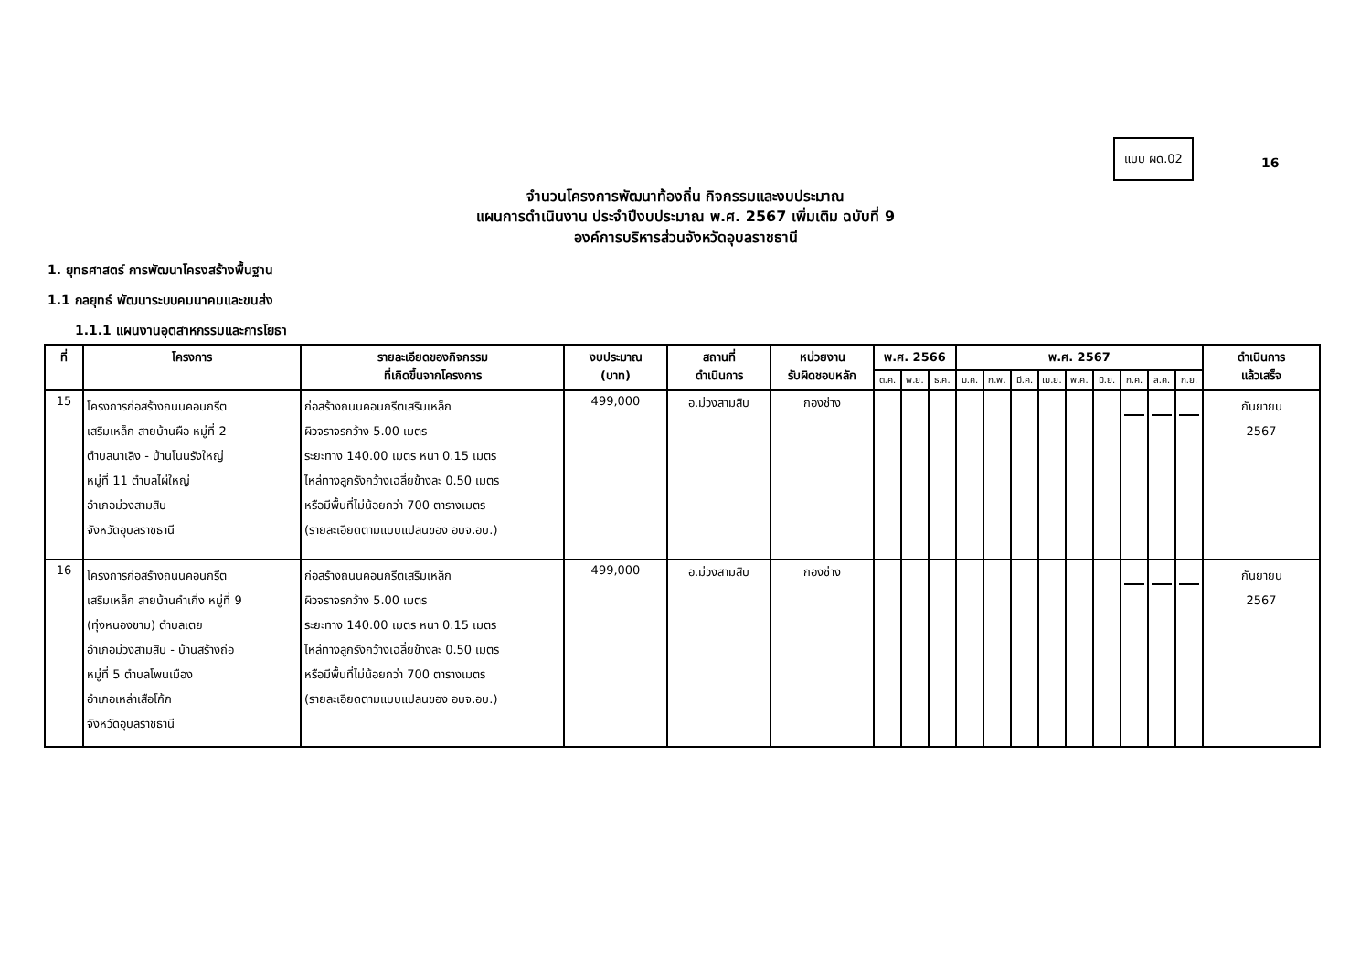แบบ ผด.02
16
จำนวนโครงการพัฒนาท้องถิ่น กิจกรรมและงบประมาณ
แผนการดำเนินงาน ประจำปีงบประมาณ พ.ศ. 2567 เพิ่มเติม ฉบับที่ 9
องค์การบริหารส่วนจังหวัดอุบลราชธานี
1. ยุทธศาสตร์ การพัฒนาโครงสร้างพื้นฐาน
1.1 กลยุทธ์ พัฒนาระบบคมนาคมและขนส่ง
1.1.1 แผนงานอุตสาหกรรมและการโยธา
| ที่ | โครงการ | รายละเอียดของกิจกรรม ที่เกิดขึ้นจากโครงการ | งบประมาณ (บาท) | สถานที่ ดำเนินการ | หน่วยงาน รับผิดชอบหลัก | พ.ศ. 2566 | | | พ.ศ. 2567 | | | | | | | | | ดำเนินการ แล้วเสร็จ |
| --- | --- | --- | --- | --- | --- | --- | --- | --- | --- | --- | --- | --- | --- | --- | --- | --- | --- | --- |
| | | | | | | ต.ค. | พ.ย. | ธ.ค. | ม.ค. | ก.พ. | มี.ค. | เม.ย. | พ.ค. | มิ.ย. | ก.ค. | ส.ค. | ก.ย. | |
| 15 | โครงการก่อสร้างถนนคอนกรีต เสริมเหล็ก สายบ้านผือ หมู่ที่ 2 ตำบลนาเลิง - บ้านโนนรังใหญ่ หมู่ที่ 11 ตำบลไผ่ใหญ่ อำเภอม่วงสามสิบ จังหวัดอุบลราชธานี | ก่อสร้างถนนคอนกรีตเสริมเหล็ก ผิวจราจรกว้าง 5.00 เมตร ระยะทาง 140.00 เมตร หนา 0.15 เมตร ไหล่ทางลูกรังกว้างเฉลี่ยข้างละ 0.50 เมตร หรือมีพื้นที่ไม่น้อยกว่า 700 ตารางเมตร (รายละเอียดตามแบบแปลนของ อบจ.อบ.) | 499,000 | อ.ม่วงสามสิบ | กองช่าง | | | | | | | | | | | | | กันยายน 2567 |
| 16 | โครงการก่อสร้างถนนคอนกรีต เสริมเหล็ก สายบ้านคำเกิ่ง หมู่ที่ 9 (ทุ่งหนองขาม) ตำบลเตย อำเภอม่วงสามสิบ - บ้านสร้างถ่อ หมู่ที่ 5 ตำบลโพนเมือง อำเภอเหล่าเสือโก้ก จังหวัดอุบลราชธานี | ก่อสร้างถนนคอนกรีตเสริมเหล็ก ผิวจราจรกว้าง 5.00 เมตร ระยะทาง 140.00 เมตร หนา 0.15 เมตร ไหล่ทางลูกรังกว้างเฉลี่ยข้างละ 0.50 เมตร หรือมีพื้นที่ไม่น้อยกว่า 700 ตารางเมตร (รายละเอียดตามแบบแปลนของ อบจ.อบ.) | 499,000 | อ.ม่วงสามสิบ | กองช่าง | | | | | | | | | | | | | กันยายน 2567 |